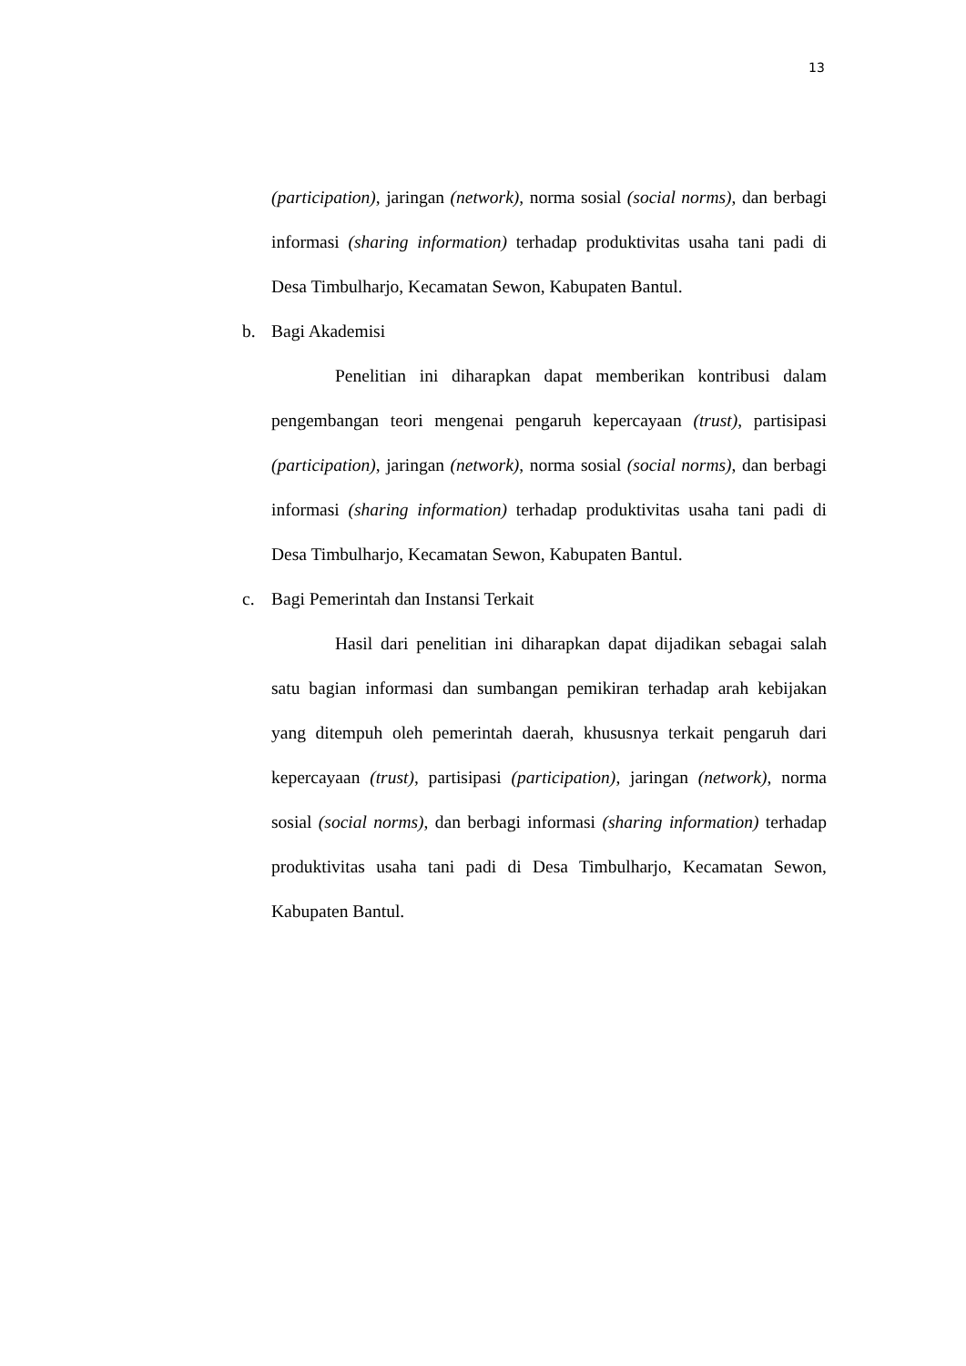13
(participation), jaringan (network), norma sosial (social norms), dan berbagi informasi (sharing information) terhadap produktivitas usaha tani padi di Desa Timbulharjo, Kecamatan Sewon, Kabupaten Bantul.
b. Bagi Akademisi
Penelitian ini diharapkan dapat memberikan kontribusi dalam pengembangan teori mengenai pengaruh kepercayaan (trust), partisipasi (participation), jaringan (network), norma sosial (social norms), dan berbagi informasi (sharing information) terhadap produktivitas usaha tani padi di Desa Timbulharjo, Kecamatan Sewon, Kabupaten Bantul.
c. Bagi Pemerintah dan Instansi Terkait
Hasil dari penelitian ini diharapkan dapat dijadikan sebagai salah satu bagian informasi dan sumbangan pemikiran terhadap arah kebijakan yang ditempuh oleh pemerintah daerah, khususnya terkait pengaruh dari kepercayaan (trust), partisipasi (participation), jaringan (network), norma sosial (social norms), dan berbagi informasi (sharing information) terhadap produktivitas usaha tani padi di Desa Timbulharjo, Kecamatan Sewon, Kabupaten Bantul.